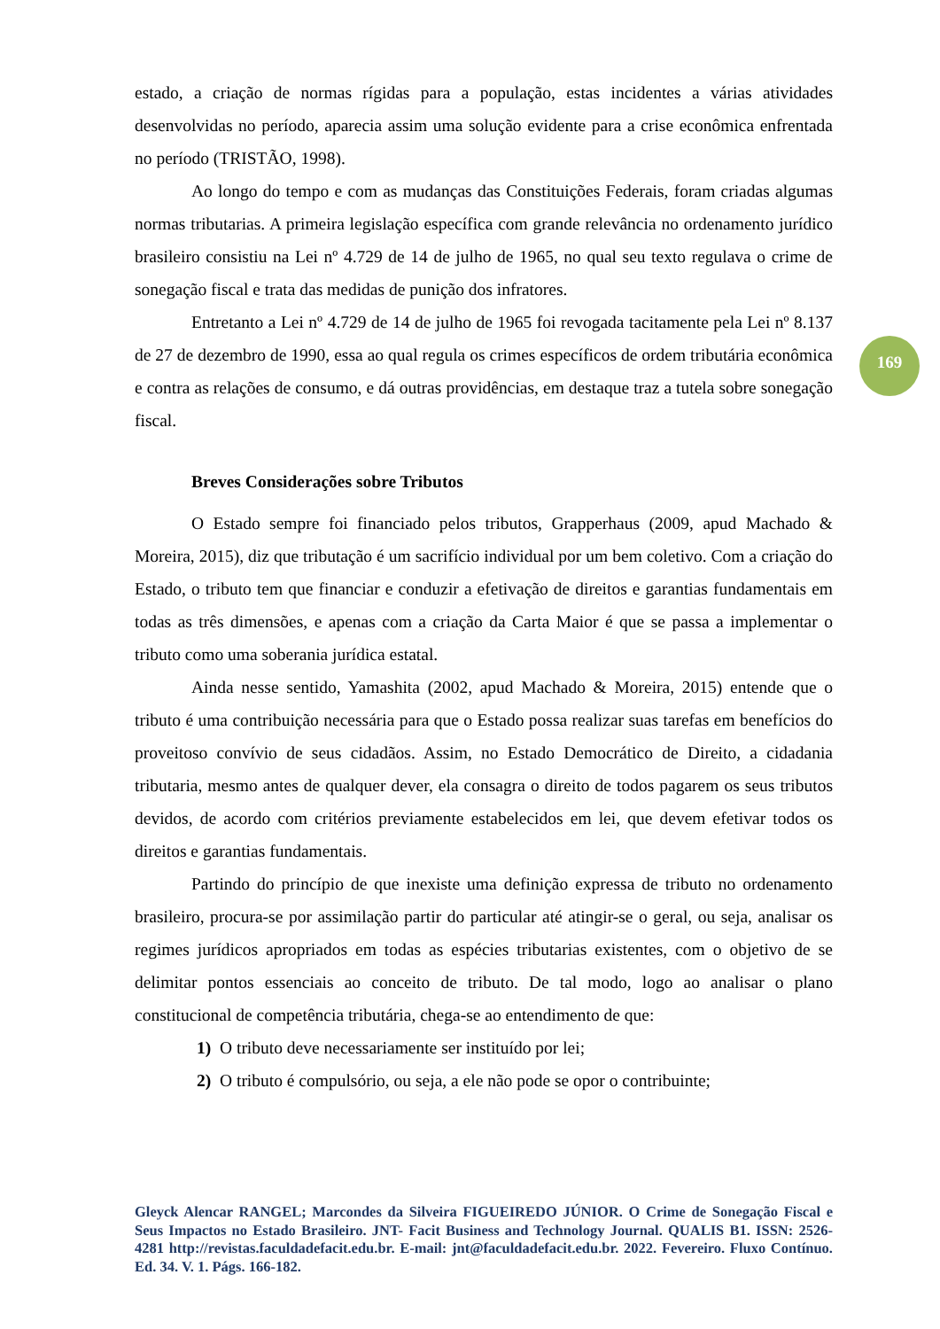estado, a criação de normas rígidas para a população, estas incidentes a várias atividades desenvolvidas no período, aparecia assim uma solução evidente para a crise econômica enfrentada no período (TRISTÃO, 1998).
Ao longo do tempo e com as mudanças das Constituições Federais, foram criadas algumas normas tributarias. A primeira legislação específica com grande relevância no ordenamento jurídico brasileiro consistiu na Lei nº 4.729 de 14 de julho de 1965, no qual seu texto regulava o crime de sonegação fiscal e trata das medidas de punição dos infratores.
Entretanto a Lei nº 4.729 de 14 de julho de 1965 foi revogada tacitamente pela Lei nº 8.137 de 27 de dezembro de 1990, essa ao qual regula os crimes específicos de ordem tributária econômica e contra as relações de consumo, e dá outras providências, em destaque traz a tutela sobre sonegação fiscal.
Breves Considerações sobre Tributos
O Estado sempre foi financiado pelos tributos, Grapperhaus (2009, apud Machado & Moreira, 2015), diz que tributação é um sacrifício individual por um bem coletivo. Com a criação do Estado, o tributo tem que financiar e conduzir a efetivação de direitos e garantias fundamentais em todas as três dimensões, e apenas com a criação da Carta Maior é que se passa a implementar o tributo como uma soberania jurídica estatal.
Ainda nesse sentido, Yamashita (2002, apud Machado & Moreira, 2015) entende que o tributo é uma contribuição necessária para que o Estado possa realizar suas tarefas em benefícios do proveitoso convívio de seus cidadãos. Assim, no Estado Democrático de Direito, a cidadania tributaria, mesmo antes de qualquer dever, ela consagra o direito de todos pagarem os seus tributos devidos, de acordo com critérios previamente estabelecidos em lei, que devem efetivar todos os direitos e garantias fundamentais.
Partindo do princípio de que inexiste uma definição expressa de tributo no ordenamento brasileiro, procura-se por assimilação partir do particular até atingir-se o geral, ou seja, analisar os regimes jurídicos apropriados em todas as espécies tributarias existentes, com o objetivo de se delimitar pontos essenciais ao conceito de tributo. De tal modo, logo ao analisar o plano constitucional de competência tributária, chega-se ao entendimento de que:
1) O tributo deve necessariamente ser instituído por lei;
2) O tributo é compulsório, ou seja, a ele não pode se opor o contribuinte;
169
Gleyck Alencar RANGEL; Marcondes da Silveira FIGUEIREDO JÚNIOR. O Crime de Sonegação Fiscal e Seus Impactos no Estado Brasileiro. JNT- Facit Business and Technology Journal. QUALIS B1. ISSN: 2526-4281 http://revistas.faculdadefacit.edu.br. E-mail: jnt@faculdadefacit.edu.br. 2022. Fevereiro. Fluxo Contínuo. Ed. 34. V. 1. Págs. 166-182.